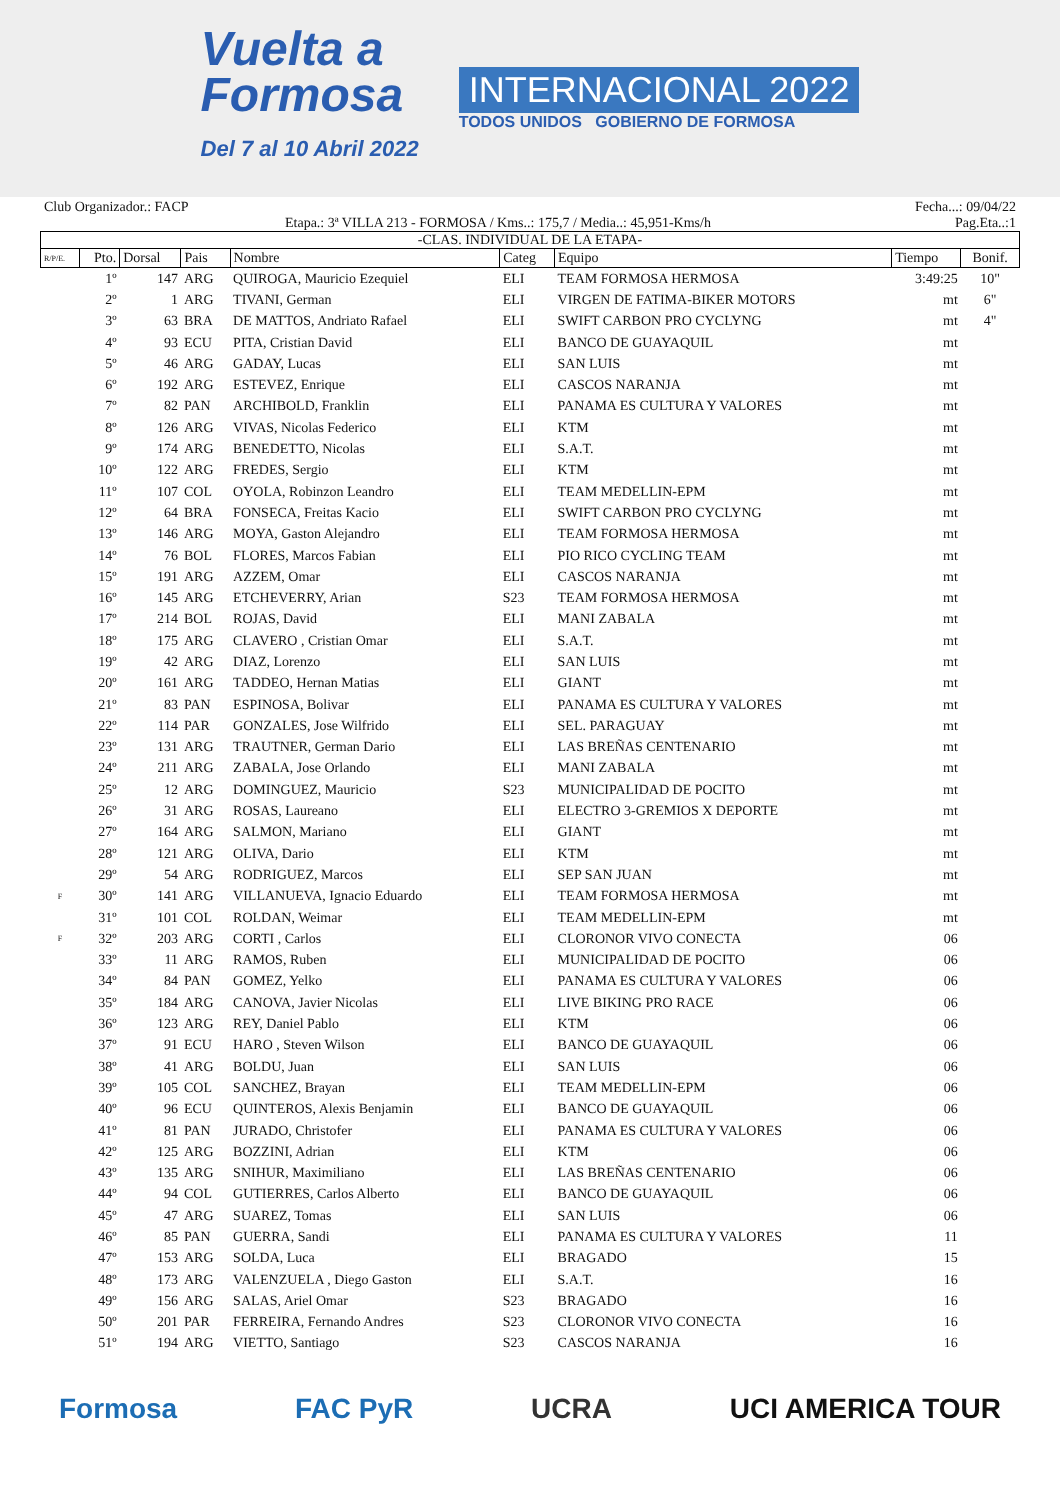Vuelta a
Formosa
Del 7 al 10 Abril 2022
INTERNACIONAL 2022
TODOS UNIDOS GOBIERNO DE FORMOSA
Club Organizador.: FACP Fecha...: 09/04/22
Etapa.: 3ª VILLA 213 - FORMOSA / Kms..: 175,7 / Media..: 45,951-Kms/h Pag.Eta..:1
-CLAS. INDIVIDUAL DE LA ETAPA-
| R/P/E. | Pto. | Dorsal | Pais | Nombre | Categ | Equipo | Tiempo | Bonif. |
| --- | --- | --- | --- | --- | --- | --- | --- | --- |
| | 1º | 147 | ARG | QUIROGA, Mauricio Ezequiel | ELI | TEAM FORMOSA HERMOSA | 3:49:25 | 10" |
| | 2º | 1 | ARG | TIVANI, German | ELI | VIRGEN DE FATIMA-BIKER MOTORS | mt | 6" |
| | 3º | 63 | BRA | DE MATTOS, Andriato Rafael | ELI | SWIFT CARBON PRO CYCLYNG | mt | 4" |
| | 4º | 93 | ECU | PITA, Cristian David | ELI | BANCO DE GUAYAQUIL | mt | |
| | 5º | 46 | ARG | GADAY, Lucas | ELI | SAN LUIS | mt | |
| | 6º | 192 | ARG | ESTEVEZ, Enrique | ELI | CASCOS NARANJA | mt | |
| | 7º | 82 | PAN | ARCHIBOLD, Franklin | ELI | PANAMA ES CULTURA Y VALORES | mt | |
| | 8º | 126 | ARG | VIVAS, Nicolas Federico | ELI | KTM | mt | |
| | 9º | 174 | ARG | BENEDETTO, Nicolas | ELI | S.A.T. | mt | |
| | 10º | 122 | ARG | FREDES, Sergio | ELI | KTM | mt | |
| | 11º | 107 | COL | OYOLA, Robinzon Leandro | ELI | TEAM MEDELLIN-EPM | mt | |
| | 12º | 64 | BRA | FONSECA, Freitas Kacio | ELI | SWIFT CARBON PRO CYCLYNG | mt | |
| | 13º | 146 | ARG | MOYA, Gaston Alejandro | ELI | TEAM FORMOSA HERMOSA | mt | |
| | 14º | 76 | BOL | FLORES, Marcos Fabian | ELI | PIO RICO CYCLING TEAM | mt | |
| | 15º | 191 | ARG | AZZEM, Omar | ELI | CASCOS NARANJA | mt | |
| | 16º | 145 | ARG | ETCHEVERRY, Arian | S23 | TEAM FORMOSA HERMOSA | mt | |
| | 17º | 214 | BOL | ROJAS, David | ELI | MANI ZABALA | mt | |
| | 18º | 175 | ARG | CLAVERO , Cristian Omar | ELI | S.A.T. | mt | |
| | 19º | 42 | ARG | DIAZ, Lorenzo | ELI | SAN LUIS | mt | |
| | 20º | 161 | ARG | TADDEO, Hernan Matias | ELI | GIANT | mt | |
| | 21º | 83 | PAN | ESPINOSA, Bolivar | ELI | PANAMA ES CULTURA Y VALORES | mt | |
| | 22º | 114 | PAR | GONZALES, Jose Wilfrido | ELI | SEL. PARAGUAY | mt | |
| | 23º | 131 | ARG | TRAUTNER, German Dario | ELI | LAS BREÑAS CENTENARIO | mt | |
| | 24º | 211 | ARG | ZABALA, Jose Orlando | ELI | MANI ZABALA | mt | |
| | 25º | 12 | ARG | DOMINGUEZ, Mauricio | S23 | MUNICIPALIDAD DE POCITO | mt | |
| | 26º | 31 | ARG | ROSAS, Laureano | ELI | ELECTRO 3-GREMIOS X DEPORTE | mt | |
| | 27º | 164 | ARG | SALMON, Mariano | ELI | GIANT | mt | |
| | 28º | 121 | ARG | OLIVA, Dario | ELI | KTM | mt | |
| | 29º | 54 | ARG | RODRIGUEZ, Marcos | ELI | SEP SAN JUAN | mt | |
| F | 30º | 141 | ARG | VILLANUEVA, Ignacio Eduardo | ELI | TEAM FORMOSA HERMOSA | mt | |
| | 31º | 101 | COL | ROLDAN, Weimar | ELI | TEAM MEDELLIN-EPM | mt | |
| F | 32º | 203 | ARG | CORTI , Carlos | ELI | CLORONOR VIVO CONECTA | 06 | |
| | 33º | 11 | ARG | RAMOS, Ruben | ELI | MUNICIPALIDAD DE POCITO | 06 | |
| | 34º | 84 | PAN | GOMEZ, Yelko | ELI | PANAMA ES CULTURA Y VALORES | 06 | |
| | 35º | 184 | ARG | CANOVA, Javier Nicolas | ELI | LIVE BIKING PRO RACE | 06 | |
| | 36º | 123 | ARG | REY, Daniel Pablo | ELI | KTM | 06 | |
| | 37º | 91 | ECU | HARO , Steven Wilson | ELI | BANCO DE GUAYAQUIL | 06 | |
| | 38º | 41 | ARG | BOLDU, Juan | ELI | SAN LUIS | 06 | |
| | 39º | 105 | COL | SANCHEZ, Brayan | ELI | TEAM MEDELLIN-EPM | 06 | |
| | 40º | 96 | ECU | QUINTEROS, Alexis Benjamin | ELI | BANCO DE GUAYAQUIL | 06 | |
| | 41º | 81 | PAN | JURADO, Christofer | ELI | PANAMA ES CULTURA Y VALORES | 06 | |
| | 42º | 125 | ARG | BOZZINI, Adrian | ELI | KTM | 06 | |
| | 43º | 135 | ARG | SNIHUR, Maximiliano | ELI | LAS BREÑAS CENTENARIO | 06 | |
| | 44º | 94 | COL | GUTIERRES, Carlos Alberto | ELI | BANCO DE GUAYAQUIL | 06 | |
| | 45º | 47 | ARG | SUAREZ, Tomas | ELI | SAN LUIS | 06 | |
| | 46º | 85 | PAN | GUERRA, Sandi | ELI | PANAMA ES CULTURA Y VALORES | 11 | |
| | 47º | 153 | ARG | SOLDA, Luca | ELI | BRAGADO | 15 | |
| | 48º | 173 | ARG | VALENZUELA , Diego Gaston | ELI | S.A.T. | 16 | |
| | 49º | 156 | ARG | SALAS, Ariel Omar | S23 | BRAGADO | 16 | |
| | 50º | 201 | PAR | FERREIRA, Fernando Andres | S23 | CLORONOR VIVO CONECTA | 16 | |
| | 51º | 194 | ARG | VIETTO, Santiago | S23 | CASCOS NARANJA | 16 | |
Formosa FAC PyR UCRA UCI AMERICA TOUR